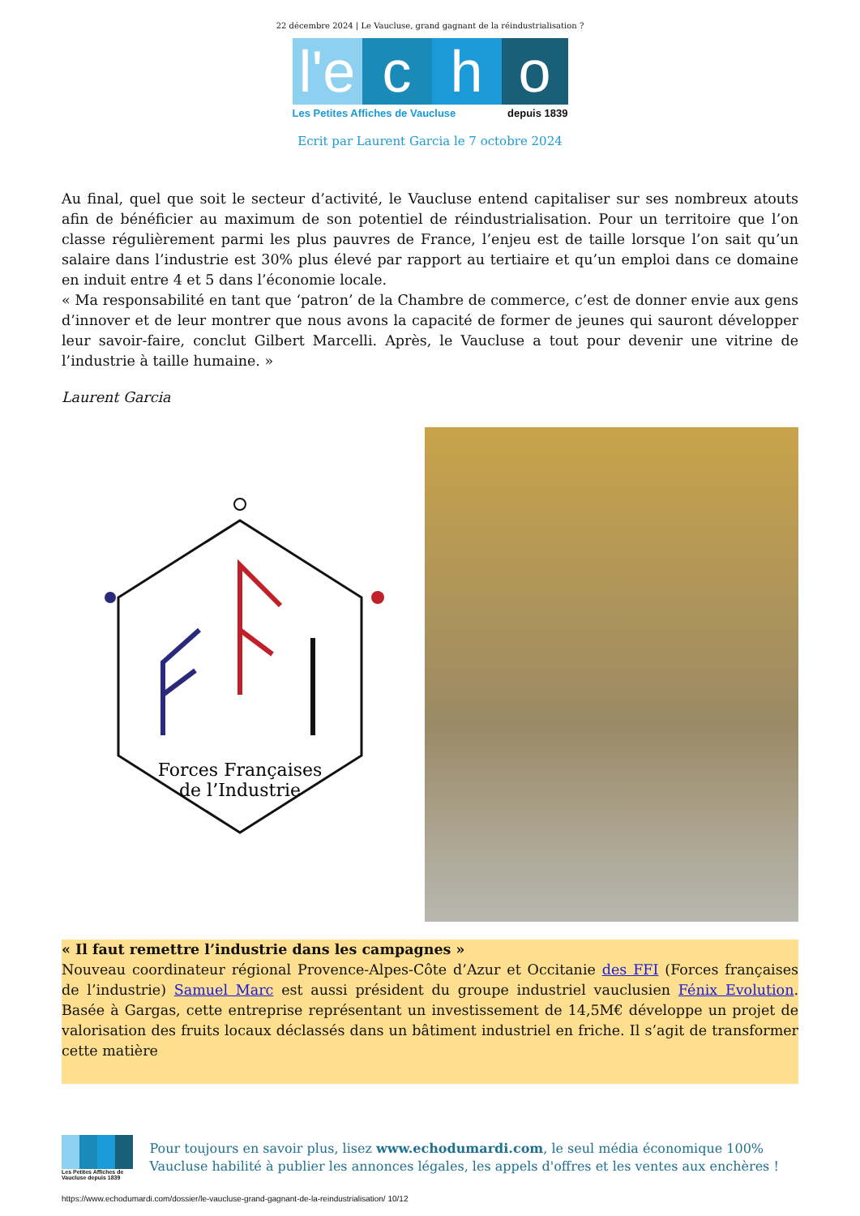22 décembre 2024 | Le Vaucluse, grand gagnant de la réindustrialisation ?
l'e
c h o
Les Petites Affiches de Vaucluse depuis 1839
Ecrit par Laurent Garcia le 7 octobre 2024
Au final, quel que soit le secteur d’activité, le Vaucluse entend capitaliser sur ses nombreux atouts afin de bénéficier au maximum de son potentiel de réindustrialisation. Pour un territoire que l’on classe régulièrement parmi les plus pauvres de France, l’enjeu est de taille lorsque l’on sait qu’un salaire dans l’industrie est 30% plus élevé par rapport au tertiaire et qu’un emploi dans ce domaine en induit entre 4 et 5 dans l’économie locale.
« Ma responsabilité en tant que ‘patron’ de la Chambre de commerce, c’est de donner envie aux gens d’innover et de leur montrer que nous avons la capacité de former de jeunes qui sauront développer leur savoir-faire, conclut Gilbert Marcelli. Après, le Vaucluse a tout pour devenir une vitrine de l’industrie à taille humaine. »
Laurent Garcia
Forces Françaises
de l’Industrie
« Il faut remettre l’industrie dans les campagnes »
Nouveau coordinateur régional Provence-Alpes-Côte d’Azur et Occitanie des FFI (Forces françaises de l’industrie) Samuel Marc est aussi président du groupe industriel vauclusien Fénix Evolution. Basée à Gargas, cette entreprise représentant un investissement de 14,5M€ développe un projet de valorisation des fruits locaux déclassés dans un bâtiment industriel en friche. Il s’agit de transformer cette matière
Les Petites Affiches de Vaucluse depuis 1839
Pour toujours en savoir plus, lisez www.echodumardi.com, le seul média économique 100% Vaucluse habilité à publier les annonces légales, les appels d'offres et les ventes aux enchères !
https://www.echodumardi.com/dossier/le-vaucluse-grand-gagnant-de-la-reindustrialisation/ 10/12